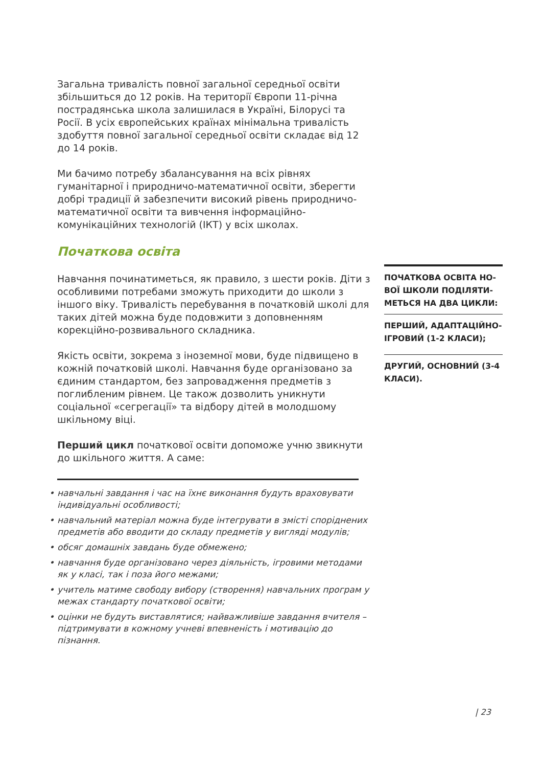Загальна тривалість повної загальної середньої освіти збільшить­ся до 12 років. На території Європи 11-річна пострадянська школа залишилася в Україні, Білорусі та Росії. В усіх європейських краї­нах мінімальна тривалість здобуття повної загальної середньої освіти складає від 12 до 14 років.
Ми бачимо потребу збалансування на всіх рівнях гуманітарної і природничо-математичної освіти, зберегти добрі традиції й забезпечити високий рівень природничо-математичної освіти та вивчення інформаційно-комунікаційних технологій (ІКТ) у всіх школах.
Початкова освіта
Навчання починатиметься, як правило, з шести років. Діти з особ­ливими потребами зможуть приходити до школи з іншого віку. Тривалість перебування в початковій школі для таких дітей мож­на буде подовжити з доповненням корекційно-розвивального складника.
Якість освіти, зокрема з іноземної мови, буде підвищено в кожній початковій школі. Навчання буде організовано за єдиним стандар­том, без запровадження предметів з поглибленим рівнем. Це та­кож дозволить уникнути соціальної «сегрегації» та відбору дітей в молодшому шкільному віці.
Перший цикл початкової освіти допоможе учню звикнути до шкільного життя. А саме:
•навчальні завдання і час на їхнє виконання будуть враховувати індивідуальні особливості;
•навчальний матеріал можна буде інтегрувати в змісті споріднених предметів або вводити до складу предметів у вигляді модулів;
•обсяг домашніх завдань буде обмежено;
•навчання буде організовано через діяльність, ігровими методами як у класі, так і поза його межами;
•учитель матиме свободу вибору (створення) навчальних програм у межах стандарту початкової освіти;
•оцінки не будуть виставлятися; найважливіше завдання вчителя – підтримувати в кожному учневі впевненість і мотивацію до пізнання.
ПОЧАТКОВА ОСВІТА НО­ВОЇ ШКОЛИ ПОДІЛЯТИ­МЕТЬСЯ НА ДВА ЦИКЛИ:
ПЕРШИЙ, АДАПТАЦІЙНО-ІГРОВИЙ (1-2 КЛАСИ);
ДРУГИЙ, ОСНОВНИЙ (3-4 КЛАСИ).
| 23